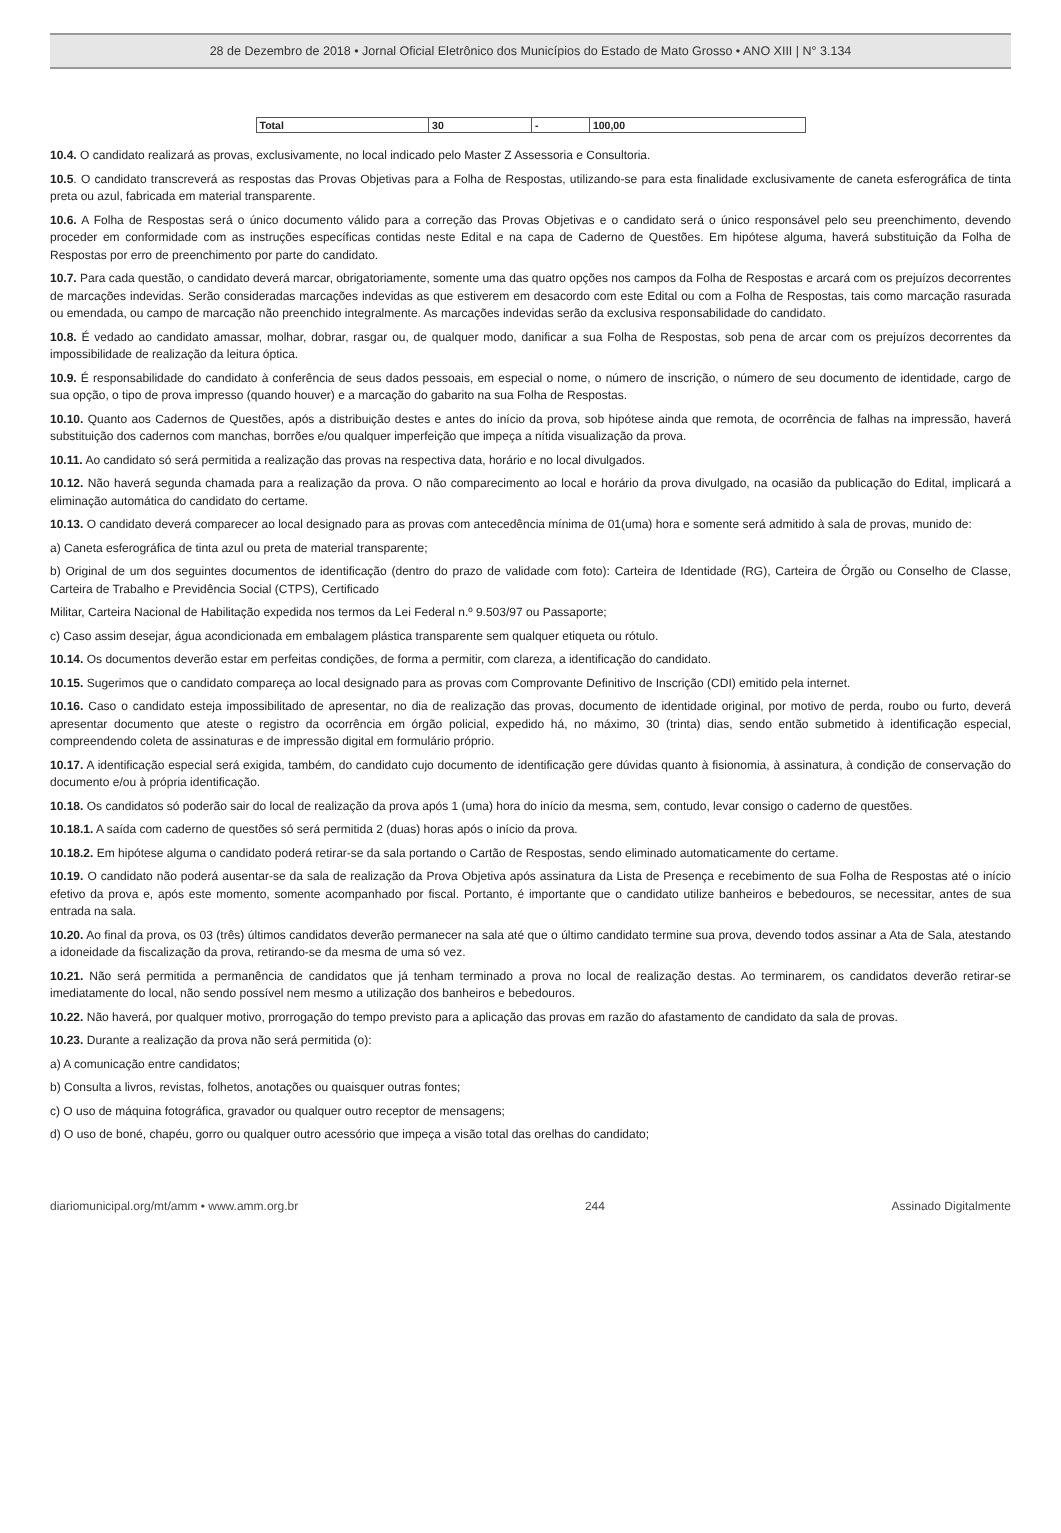28 de Dezembro de 2018 • Jornal Oficial Eletrônico dos Municípios do Estado de Mato Grosso • ANO XIII | N° 3.134
| Total | 30 | - | 100,00 |
10.4. O candidato realizará as provas, exclusivamente, no local indicado pelo Master Z Assessoria e Consultoria.
10.5. O candidato transcreverá as respostas das Provas Objetivas para a Folha de Respostas, utilizando-se para esta finalidade exclusivamente de caneta esferográfica de tinta preta ou azul, fabricada em material transparente.
10.6. A Folha de Respostas será o único documento válido para a correção das Provas Objetivas e o candidato será o único responsável pelo seu preenchimento, devendo proceder em conformidade com as instruções específicas contidas neste Edital e na capa de Caderno de Questões. Em hipótese alguma, haverá substituição da Folha de Respostas por erro de preenchimento por parte do candidato.
10.7. Para cada questão, o candidato deverá marcar, obrigatoriamente, somente uma das quatro opções nos campos da Folha de Respostas e arcará com os prejuízos decorrentes de marcações indevidas. Serão consideradas marcações indevidas as que estiverem em desacordo com este Edital ou com a Folha de Respostas, tais como marcação rasurada ou emendada, ou campo de marcação não preenchido integralmente. As marcações indevidas serão da exclusiva responsabilidade do candidato.
10.8. É vedado ao candidato amassar, molhar, dobrar, rasgar ou, de qualquer modo, danificar a sua Folha de Respostas, sob pena de arcar com os prejuízos decorrentes da impossibilidade de realização da leitura óptica.
10.9. É responsabilidade do candidato à conferência de seus dados pessoais, em especial o nome, o número de inscrição, o número de seu documento de identidade, cargo de sua opção, o tipo de prova impresso (quando houver) e a marcação do gabarito na sua Folha de Respostas.
10.10. Quanto aos Cadernos de Questões, após a distribuição destes e antes do início da prova, sob hipótese ainda que remota, de ocorrência de falhas na impressão, haverá substituição dos cadernos com manchas, borrões e/ou qualquer imperfeição que impeça a nítida visualização da prova.
10.11. Ao candidato só será permitida a realização das provas na respectiva data, horário e no local divulgados.
10.12. Não haverá segunda chamada para a realização da prova. O não comparecimento ao local e horário da prova divulgado, na ocasião da publicação do Edital, implicará a eliminação automática do candidato do certame.
10.13. O candidato deverá comparecer ao local designado para as provas com antecedência mínima de 01(uma) hora e somente será admitido à sala de provas, munido de:
a) Caneta esferográfica de tinta azul ou preta de material transparente;
b) Original de um dos seguintes documentos de identificação (dentro do prazo de validade com foto): Carteira de Identidade (RG), Carteira de Órgão ou Conselho de Classe, Carteira de Trabalho e Previdência Social (CTPS), Certificado
Militar, Carteira Nacional de Habilitação expedida nos termos da Lei Federal n.º 9.503/97 ou Passaporte;
c) Caso assim desejar, água acondicionada em embalagem plástica transparente sem qualquer etiqueta ou rótulo.
10.14. Os documentos deverão estar em perfeitas condições, de forma a permitir, com clareza, a identificação do candidato.
10.15. Sugerimos que o candidato compareça ao local designado para as provas com Comprovante Definitivo de Inscrição (CDI) emitido pela internet.
10.16. Caso o candidato esteja impossibilitado de apresentar, no dia de realização das provas, documento de identidade original, por motivo de perda, roubo ou furto, deverá apresentar documento que ateste o registro da ocorrência em órgão policial, expedido há, no máximo, 30 (trinta) dias, sendo então submetido à identificação especial, compreendendo coleta de assinaturas e de impressão digital em formulário próprio.
10.17. A identificação especial será exigida, também, do candidato cujo documento de identificação gere dúvidas quanto à fisionomia, à assinatura, à condição de conservação do documento e/ou à própria identificação.
10.18. Os candidatos só poderão sair do local de realização da prova após 1 (uma) hora do início da mesma, sem, contudo, levar consigo o caderno de questões.
10.18.1. A saída com caderno de questões só será permitida 2 (duas) horas após o início da prova.
10.18.2. Em hipótese alguma o candidato poderá retirar-se da sala portando o Cartão de Respostas, sendo eliminado automaticamente do certame.
10.19. O candidato não poderá ausentar-se da sala de realização da Prova Objetiva após assinatura da Lista de Presença e recebimento de sua Folha de Respostas até o início efetivo da prova e, após este momento, somente acompanhado por fiscal. Portanto, é importante que o candidato utilize banheiros e bebedouros, se necessitar, antes de sua entrada na sala.
10.20. Ao final da prova, os 03 (três) últimos candidatos deverão permanecer na sala até que o último candidato termine sua prova, devendo todos assinar a Ata de Sala, atestando a idoneidade da fiscalização da prova, retirando-se da mesma de uma só vez.
10.21. Não será permitida a permanência de candidatos que já tenham terminado a prova no local de realização destas. Ao terminarem, os candidatos deverão retirar-se imediatamente do local, não sendo possível nem mesmo a utilização dos banheiros e bebedouros.
10.22. Não haverá, por qualquer motivo, prorrogação do tempo previsto para a aplicação das provas em razão do afastamento de candidato da sala de provas.
10.23. Durante a realização da prova não será permitida (o):
a) A comunicação entre candidatos;
b) Consulta a livros, revistas, folhetos, anotações ou quaisquer outras fontes;
c) O uso de máquina fotográfica, gravador ou qualquer outro receptor de mensagens;
d) O uso de boné, chapéu, gorro ou qualquer outro acessório que impeça a visão total das orelhas do candidato;
diariomunicipal.org/mt/amm • www.amm.org.br 244 Assinado Digitalmente